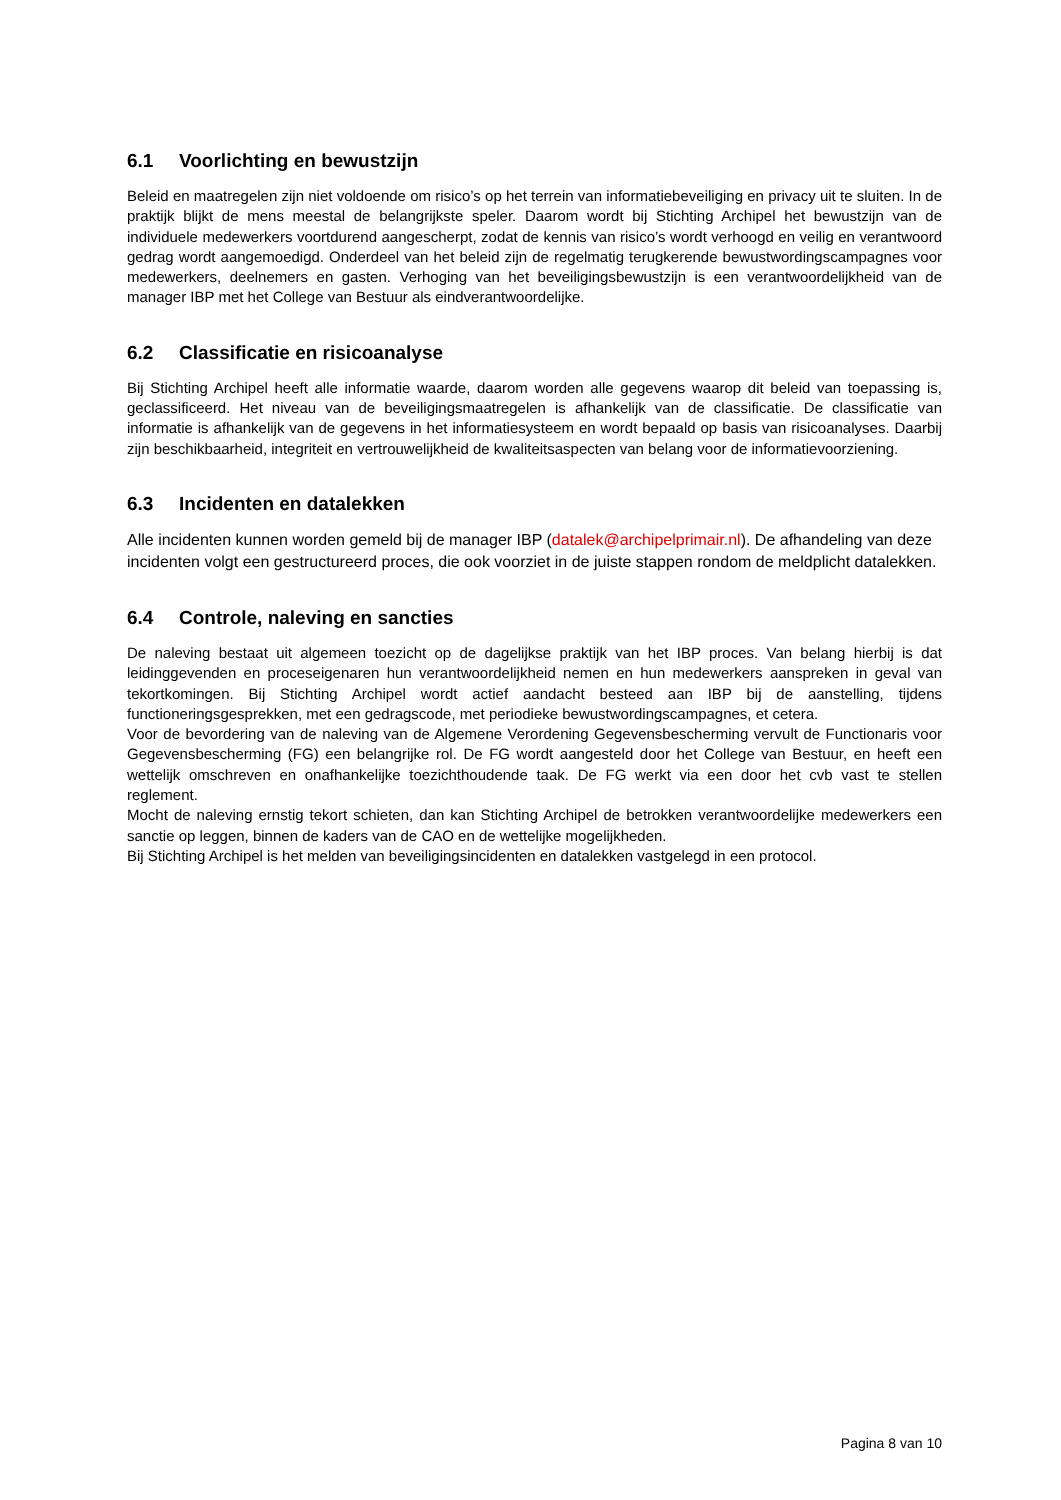6.1 Voorlichting en bewustzijn
Beleid en maatregelen zijn niet voldoende om risico’s op het terrein van informatiebeveiliging en privacy uit te sluiten. In de praktijk blijkt de mens meestal de belangrijkste speler. Daarom wordt bij Stichting Archipel het bewustzijn van de individuele medewerkers voortdurend aangescherpt, zodat de kennis van risico’s wordt verhoogd en veilig en verantwoord gedrag wordt aangemoedigd. Onderdeel van het beleid zijn de regelmatig terugkerende bewustwordingscampagnes voor medewerkers, deelnemers en gasten. Verhoging van het beveiligingsbewustzijn is een verantwoordelijkheid van de manager IBP met het College van Bestuur als eindverantwoordelijke.
6.2 Classificatie en risicoanalyse
Bij Stichting Archipel heeft alle informatie waarde, daarom worden alle gegevens waarop dit beleid van toepassing is, geclassificeerd. Het niveau van de beveiligingsmaatregelen is afhankelijk van de classificatie. De classificatie van informatie is afhankelijk van de gegevens in het informatiesysteem en wordt bepaald op basis van risicoanalyses. Daarbij zijn beschikbaarheid, integriteit en vertrouwelijkheid de kwaliteitsaspecten van belang voor de informatievoorziening.
6.3 Incidenten en datalekken
Alle incidenten kunnen worden gemeld bij de manager IBP (datalek@archipelprimair.nl). De afhandeling van deze incidenten volgt een gestructureerd proces, die ook voorziet in de juiste stappen rondom de meldplicht datalekken.
6.4 Controle, naleving en sancties
De naleving bestaat uit algemeen toezicht op de dagelijkse praktijk van het IBP proces. Van belang hierbij is dat leidinggevenden en proceseigenaren hun verantwoordelijkheid nemen en hun medewerkers aanspreken in geval van tekortkomingen. Bij Stichting Archipel wordt actief aandacht besteed aan IBP bij de aanstelling, tijdens functioneringsgesprekken, met een gedragscode, met periodieke bewustwordingscampagnes, et cetera.
Voor de bevordering van de naleving van de Algemene Verordening Gegevensbescherming vervult de Functionaris voor Gegevensbescherming (FG) een belangrijke rol. De FG wordt aangesteld door het College van Bestuur, en heeft een wettelijk omschreven en onafhankelijke toezichthoudende taak. De FG werkt via een door het cvb vast te stellen reglement.
Mocht de naleving ernstig tekort schieten, dan kan Stichting Archipel de betrokken verantwoordelijke medewerkers een sanctie op leggen, binnen de kaders van de CAO en de wettelijke mogelijkheden.
Bij Stichting Archipel is het melden van beveiligingsincidenten en datalekken vastgelegd in een protocol.
Pagina 8 van 10